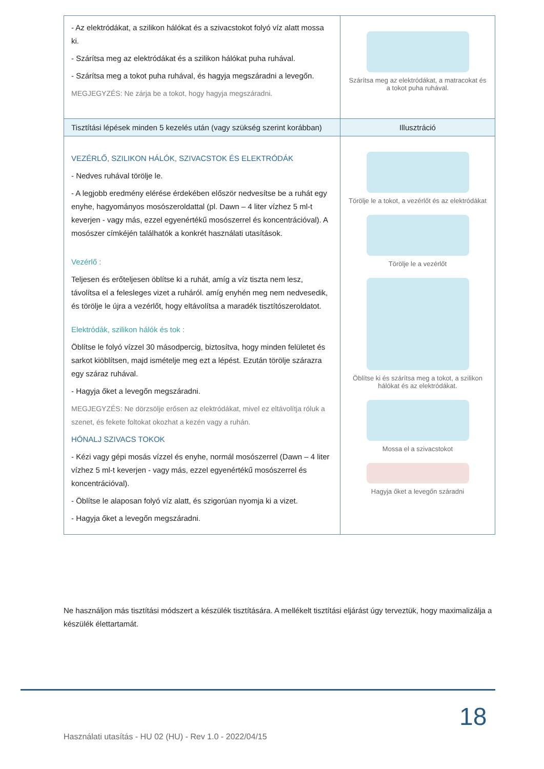| - Az elektródákat, a szilikon hálókat és a szivacstokot folyó víz alatt mossa ki. - Szárítsa meg az elektródákat és a szilikon hálókat puha ruhával. - Szárítsa meg a tokot puha ruhával, és hagyja megszáradni a levegőn. MEGJEGYZÉS: Ne zárja be a tokot, hogy hagyja megszáradni. | Szárítsa meg az elektródákat, a matracokat és a tokot puha ruhával. |
| Tisztítási lépések minden 5 kezelés után (vagy szükség szerint korábban) | Illusztráció |
| VEZÉRLŐ, SZILIKON HÁLÓK, SZIVACSTOK ÉS ELEKTRÓDÁK - Nedves ruhával törölje le. - A legjobb eredmény elérése érdekében először nedvesítse be a ruhát egy enyhe, hagyományos mosószeroldattal (pl. Dawn – 4 liter vízhez 5 ml-t keverjen - vagy más, ezzel egyenértékű mosószerrel és koncentrációval). A mosószer címkéjén találhatók a konkrét használati utasítások. Vezérlő : Teljesen és erőteljesen öblítse ki a ruhát, amíg a víz tiszta nem lesz, távolítsa el a felesleges vizet a ruháról. amíg enyhén meg nem nedvesedik, és törölje le újra a vezérlőt, hogy eltávolítsa a maradék tisztítószeroldatot. Elektródák, szilikon hálók és tok : Öblítse le folyó vízzel 30 másodpercig, biztosítva, hogy minden felületet és sarkot kiöblítsen, majd ismételje meg ezt a lépést. Ezután törölje szárazra egy száraz ruhával. - Hagyja őket a levegőn megszáradni. MEGJEGYZÉS: Ne dörzsölje erősen az elektródákat, mivel ez eltávolítja róluk a szenet, és fekete foltokat okozhat a kezén vagy a ruhán. HÓNALJ SZIVACS TOKOK - Kézi vagy gépi mosás vízzel és enyhe, normál mosószerrel (Dawn – 4 liter vízhez 5 ml-t keverjen - vagy más, ezzel egyenértékű mosószerrel és koncentrációval). - Öblítse le alaposan folyó víz alatt, és szigorúan nyomja ki a vizet. - Hagyja őket a levegőn megszáradni. | Törölje le a tokot, a vezérlőt és az elektródákat Törölje le a vezérlőt Öblítse ki és szárítsa meg a tokot, a szilikon hálókat és az elektródákat. Mossa el a szivacstokot Hagyja őket a levegőn száradni |
Ne használjon más tisztítási módszert a készülék tisztítására. A mellékelt tisztítási eljárást úgy terveztük, hogy maximalizálja a készülék élettartamát.
18
Használati utasítás - HU 02 (HU) - Rev 1.0 - 2022/04/15